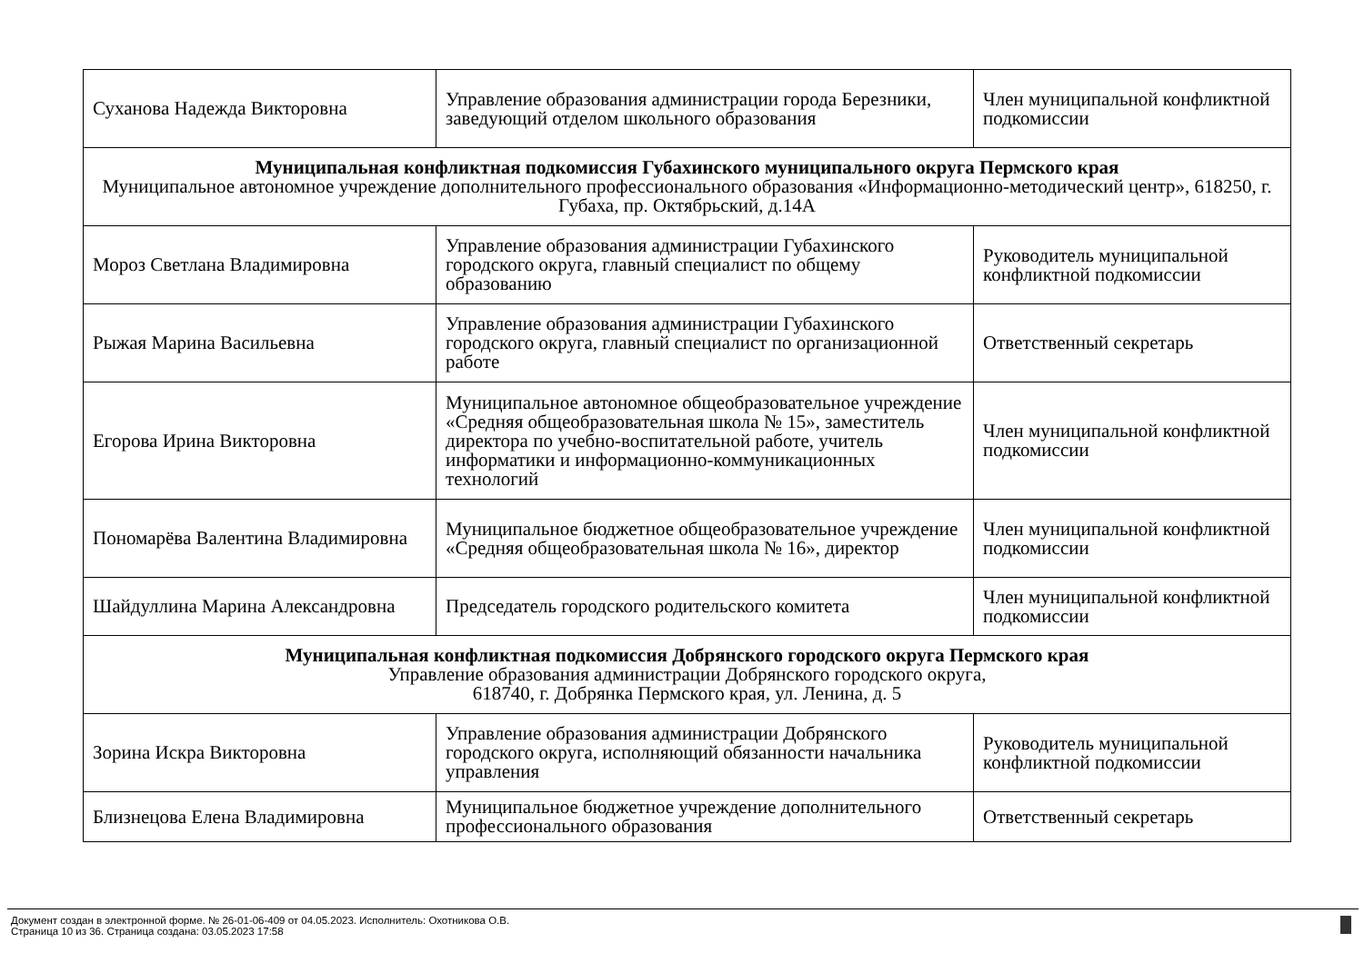| Суханова Надежда Викторовна | Управление образования администрации города Березники, заведующий отделом школьного образования | Член муниципальной конфликтной подкомиссии |
| Муниципальная конфликтная подкомиссия Губахинского муниципального округа Пермского края Муниципальное автономное учреждение дополнительного профессионального образования «Информационно-методический центр», 618250, г. Губаха, пр. Октябрьский, д.14А | | |
| Мороз Светлана Владимировна | Управление образования администрации Губахинского городского округа, главный специалист по общему образованию | Руководитель муниципальной конфликтной подкомиссии |
| Рыжая Марина Васильевна | Управление образования администрации Губахинского городского округа, главный специалист по организационной работе | Ответственный секретарь |
| Егорова Ирина Викторовна | Муниципальное автономное общеобразовательное учреждение «Средняя общеобразовательная школа № 15», заместитель директора по учебно-воспитательной работе, учитель информатики и информационно-коммуникационных технологий | Член муниципальной конфликтной подкомиссии |
| Пономарёва Валентина Владимировна | Муниципальное бюджетное общеобразовательное учреждение «Средняя общеобразовательная школа № 16», директор | Член муниципальной конфликтной подкомиссии |
| Шайдуллина Марина Александровна | Председатель городского родительского комитета | Член муниципальной конфликтной подкомиссии |
| Муниципальная конфликтная подкомиссия Добрянского городского округа Пермского края Управление образования администрации Добрянского городского округа, 618740, г. Добрянка Пермского края, ул. Ленина, д. 5 | | |
| Зорина Искра Викторовна | Управление образования администрации Добрянского городского округа, исполняющий обязанности начальника управления | Руководитель муниципальной конфликтной подкомиссии |
| Близнецова Елена Владимировна | Муниципальное бюджетное учреждение дополнительного профессионального образования | Ответственный секретарь |
Документ создан в электронной форме. № 26-01-06-409 от 04.05.2023. Исполнитель: Охотникова О.В.
Страница 10 из 36. Страница создана: 03.05.2023 17:58